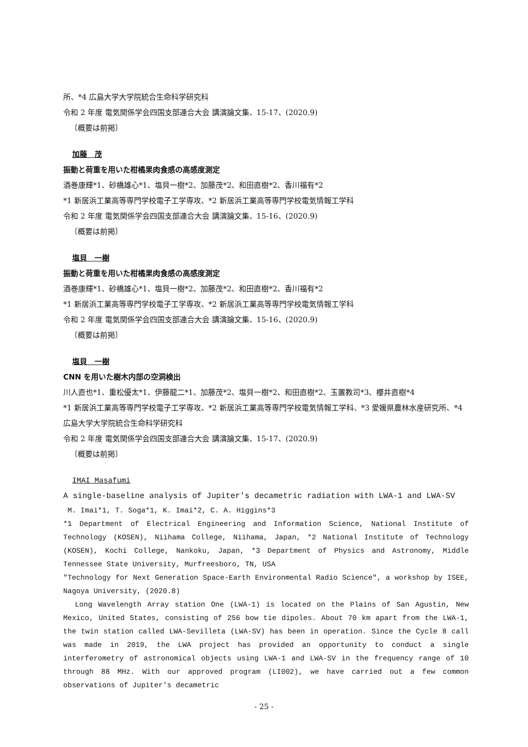所、*4 広島大学大学院統合生命科学研究科
令和 2 年度 電気関係学会四国支部連合大会 講演論文集、15-17、(2020.9)
〔概要は前掲〕
加藤　茂
振動と荷重を用いた柑橘果肉食感の高感度測定
酒巻康輝*1、砂橋雄心*1、塩貝一樹*2、加藤茂*2、和田直樹*2、香川福有*2
*1 新居浜工業高等専門学校電子工学専攻、*2 新居浜工業高等専門学校電気情報工学科
令和 2 年度 電気関係学会四国支部連合大会 講演論文集、15-16、(2020.9)
〔概要は前掲〕
塩貝　一樹
振動と荷重を用いた柑橘果肉食感の高感度測定
酒巻康輝*1、砂橋雄心*1、塩貝一樹*2、加藤茂*2、和田直樹*2、香川福有*2
*1 新居浜工業高等専門学校電子工学専攻、*2 新居浜工業高等専門学校電気情報工学科
令和 2 年度 電気関係学会四国支部連合大会 講演論文集、15-16、(2020.9)
〔概要は前掲〕
塩貝　一樹
CNN を用いた樹木内部の空洞検出
川人直也*1、重松優太*1、伊藤龍二*1、加藤茂*2、塩貝一樹*2、和田直樹*2、玉置教司*3、櫻井直樹*4
*1 新居浜工業高等専門学校電子工学専攻、*2 新居浜工業高等専門学校電気情報工学科、*3 愛媛県農林水産研究所、*4 広島大学大学院統合生命科学研究科
令和 2 年度 電気関係学会四国支部連合大会 講演論文集、15-17、(2020.9)
〔概要は前掲〕
IMAI Masafumi
A single-baseline analysis of Jupiter's decametric radiation with LWA-1 and LWA-SV
M. Imai*1, T. Soga*1, K. Imai*2, C. A. Higgins*3
*1 Department of Electrical Engineering and Information Science, National Institute of Technology (KOSEN), Niihama College, Niihama, Japan, *2 National Institute of Technology (KOSEN), Kochi College, Nankoku, Japan, *3 Department of Physics and Astronomy, Middle Tennessee State University, Murfreesboro, TN, USA
"Technology for Next Generation Space-Earth Environmental Radio Science", a workshop by ISEE, Nagoya University, (2020.8)
Long Wavelength Array station One (LWA-1) is located on the Plains of San Agustin, New Mexico, United States, consisting of 256 bow tie dipoles. About 70 km apart from the LWA-1, the twin station called LWA-Sevilleta (LWA-SV) has been in operation. Since the Cycle 8 call was made in 2019, the LWA project has provided an opportunity to conduct a single interferometry of astronomical objects using LWA-1 and LWA-SV in the frequency range of 10 through 88 MHz. With our approved program (LI002), we have carried out a few common observations of Jupiter's decametric
- 25 -